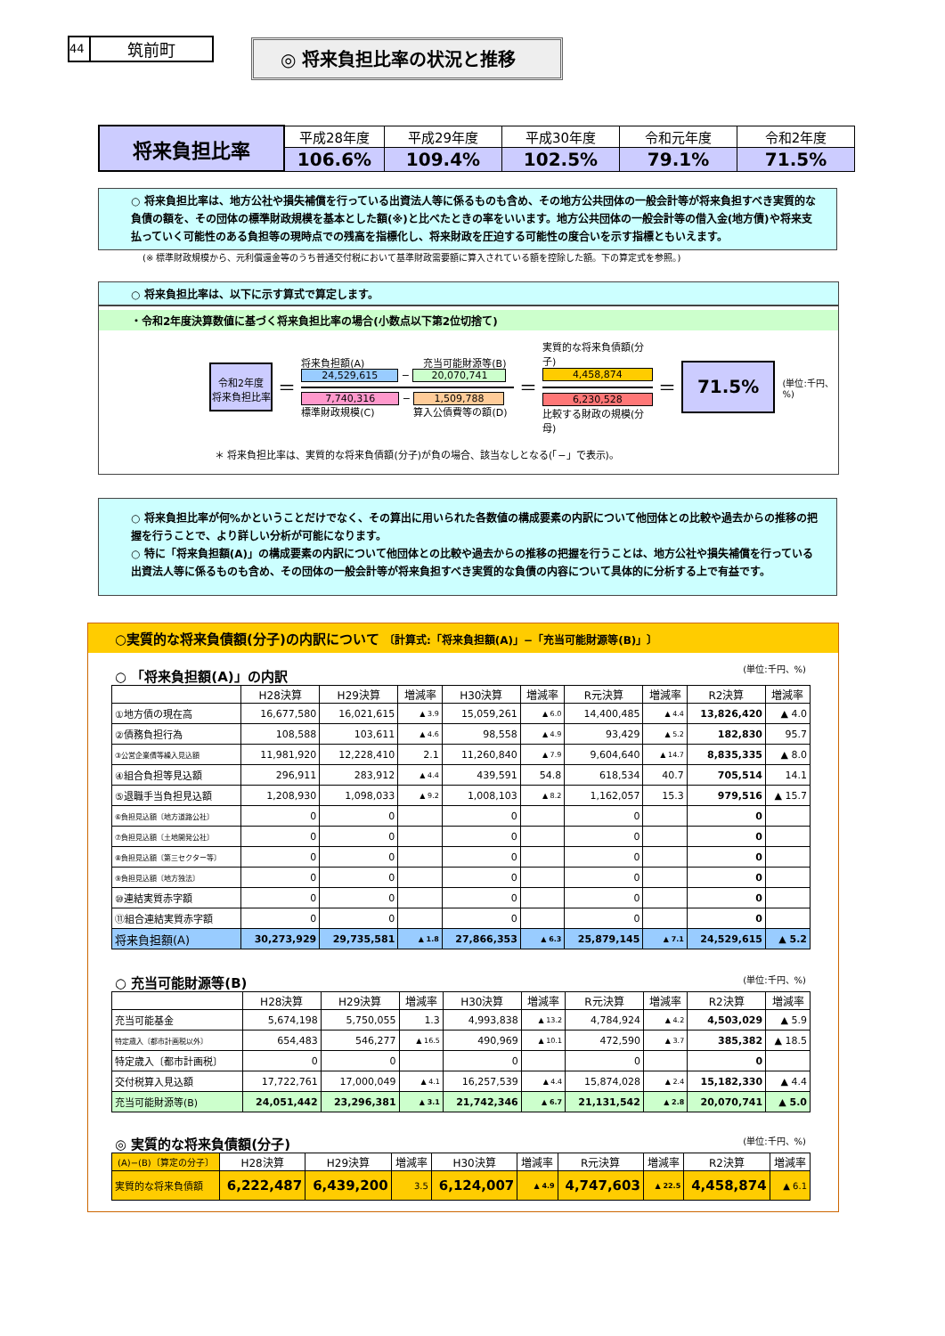44 筑前町
◎ 将来負担比率の状況と推移
| 将来負担比率 | 平成28年度 | 平成29年度 | 平成30年度 | 令和元年度 | 令和2年度 |
| | 106.6% | 109.4% | 102.5% | 79.1% | 71.5% |
○ 将来負担比率は、地方公社や損失補償を行っている出資法人等に係るものも含め、その地方公共団体の一般会計等が将来負担すべき実質的な負債の額を、その団体の標準財政規模を基本とした額(※)と比べたときの率をいいます。地方公共団体の一般会計等の借入金(地方債)や将来支払っていく可能性のある負担等の現時点での残高を指標化し、将来財政を圧迫する可能性の度合いを示す指標ともいえます。
(※ 標準財政規模から、元利償還金等のうち普通交付税において基準財政需要額に算入されている額を控除した額。下の算定式を参照。)
○ 将来負担比率は、以下に示す算式で算定します。
・令和2年度決算数値に基づく将来負担比率の場合(小数点以下第2位切捨て)
令和2年度
将来負担比率
＝
将来負担額(A)　　　　　　充当可能財源等(B)
24,529,615 − 20,070,741
7,740,316 − 1,509,788
標準財政規模(C)　　　　算入公債費等の額(D)
＝
実質的な将来負債額(分子)
4,458,874
6,230,528
比較する財政の規模(分母)
＝
71.5%
(単位:千円、%)
＊ 将来負担比率は、実質的な将来負債額(分子)が負の場合、該当なしとなる(「−」で表示)。
○ 将来負担比率が何%かということだけでなく、その算出に用いられた各数値の構成要素の内訳について他団体との比較や過去からの推移の把握を行うことで、より詳しい分析が可能になります。
○ 特に「将来負担額(A)」の構成要素の内訳について他団体との比較や過去からの推移の把握を行うことは、地方公社や損失補償を行っている出資法人等に係るものも含め、その団体の一般会計等が将来負担すべき実質的な負債の内容について具体的に分析する上で有益です。
○実質的な将来負債額(分子)の内訳について 〔計算式:「将来負担額(A)」−「充当可能財源等(B)」〕
○ 「将来負担額(A)」の内訳 (単位:千円、%)
| | H28決算 | H29決算 | 増減率 | H30決算 | 増減率 | R元決算 | 増減率 | R2決算 | 増減率 |
| --- | --- | --- | --- | --- | --- | --- | --- | --- | --- |
| ①地方債の現在高 | 16,677,580 | 16,021,615 | ▲ 3.9 | 15,059,261 | ▲ 6.0 | 14,400,485 | ▲ 4.4 | 13,826,420 | ▲ 4.0 |
| ②債務負担行為 | 108,588 | 103,611 | ▲ 4.6 | 98,558 | ▲ 4.9 | 93,429 | ▲ 5.2 | 182,830 | 95.7 |
| ③公営企業債等繰入見込額 | 11,981,920 | 12,228,410 | 2.1 | 11,260,840 | ▲ 7.9 | 9,604,640 | ▲ 14.7 | 8,835,335 | ▲ 8.0 |
| ④組合負担等見込額 | 296,911 | 283,912 | ▲ 4.4 | 439,591 | 54.8 | 618,534 | 40.7 | 705,514 | 14.1 |
| ⑤退職手当負担見込額 | 1,208,930 | 1,098,033 | ▲ 9.2 | 1,008,103 | ▲ 8.2 | 1,162,057 | 15.3 | 979,516 | ▲ 15.7 |
| ⑥負担見込額〔地方道路公社〕 | 0 | 0 | | 0 | | 0 | | 0 | |
| ⑦負担見込額〔土地開発公社〕 | 0 | 0 | | 0 | | 0 | | 0 | |
| ⑧負担見込額〔第三セクター等〕 | 0 | 0 | | 0 | | 0 | | 0 | |
| ⑨負担見込額〔地方独法〕 | 0 | 0 | | 0 | | 0 | | 0 | |
| ⑩連結実質赤字額 | 0 | 0 | | 0 | | 0 | | 0 | |
| ⑪組合連結実質赤字額 | 0 | 0 | | 0 | | 0 | | 0 | |
| 将来負担額(A) | 30,273,929 | 29,735,581 | ▲ 1.8 | 27,866,353 | ▲ 6.3 | 25,879,145 | ▲ 7.1 | 24,529,615 | ▲ 5.2 |
○ 充当可能財源等(B) (単位:千円、%)
| | H28決算 | H29決算 | 増減率 | H30決算 | 増減率 | R元決算 | 増減率 | R2決算 | 増減率 |
| --- | --- | --- | --- | --- | --- | --- | --- | --- | --- |
| 充当可能基金 | 5,674,198 | 5,750,055 | 1.3 | 4,993,838 | ▲ 13.2 | 4,784,924 | ▲ 4.2 | 4,503,029 | ▲ 5.9 |
| 特定歳入〔都市計画税以外〕 | 654,483 | 546,277 | ▲ 16.5 | 490,969 | ▲ 10.1 | 472,590 | ▲ 3.7 | 385,382 | ▲ 18.5 |
| 特定歳入〔都市計画税〕 | 0 | 0 | | 0 | | 0 | | 0 | |
| 交付税算入見込額 | 17,722,761 | 17,000,049 | ▲ 4.1 | 16,257,539 | ▲ 4.4 | 15,874,028 | ▲ 2.4 | 15,182,330 | ▲ 4.4 |
| 充当可能財源等(B) | 24,051,442 | 23,296,381 | ▲ 3.1 | 21,742,346 | ▲ 6.7 | 21,131,542 | ▲ 2.8 | 20,070,741 | ▲ 5.0 |
◎ 実質的な将来負債額(分子) (単位:千円、%)
| (A)−(B)〔算定の分子〕 | H28決算 | H29決算 | 増減率 | H30決算 | 増減率 | R元決算 | 増減率 | R2決算 | 増減率 |
| --- | --- | --- | --- | --- | --- | --- | --- | --- | --- |
| 実質的な将来負債額 | 6,222,487 | 6,439,200 | 3.5 | 6,124,007 | ▲ 4.9 | 4,747,603 | ▲ 22.5 | 4,458,874 | ▲ 6.1 |